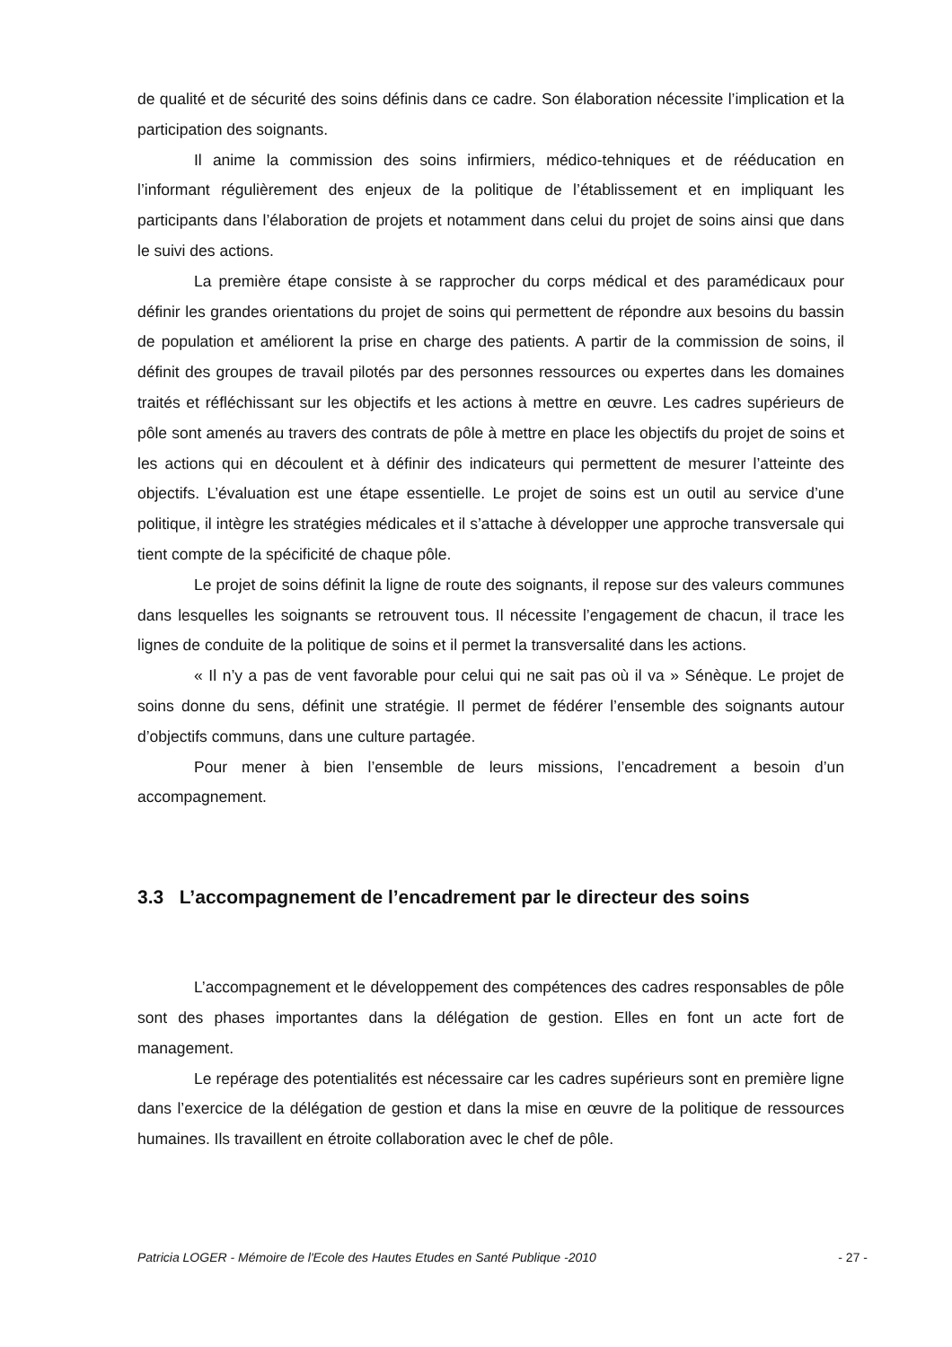de qualité et de sécurité des soins définis dans ce cadre. Son élaboration nécessite l’implication et la participation des soignants.
Il anime la commission des soins infirmiers, médico-tehniques et de rééducation en l’informant régulièrement des enjeux de la politique de l’établissement et en impliquant les participants dans l’élaboration de projets et notamment dans celui du projet de soins ainsi que dans le suivi des actions.
La première étape consiste à se rapprocher du corps médical et des paramédicaux pour définir les grandes orientations du projet de soins qui permettent de répondre aux besoins du bassin de population et améliorent la prise en charge des patients. A partir de la commission de soins, il définit des groupes de travail pilotés par des personnes ressources ou expertes dans les domaines traités et réfléchissant sur les objectifs et les actions à mettre en œuvre. Les cadres supérieurs de pôle sont amenés au travers des contrats de pôle à mettre en place les objectifs du projet de soins et les actions qui en découlent et à définir des indicateurs qui permettent de mesurer l’atteinte des objectifs. L’évaluation est une étape essentielle. Le projet de soins est un outil au service d’une politique, il intègre les stratégies médicales et il s’attache à développer une approche transversale qui tient compte de la spécificité de chaque pôle.
Le projet de soins définit la ligne de route des soignants, il repose sur des valeurs communes dans lesquelles les soignants se retrouvent tous. Il nécessite l’engagement de chacun, il trace les lignes de conduite de la politique de soins et il permet la transversalité dans les actions.
« Il n’y a pas de vent favorable pour celui qui ne sait pas où il va » Sénèque. Le projet de soins donne du sens, définit une stratégie. Il permet de fédérer l’ensemble des soignants autour d’objectifs communs, dans une culture partagée.
Pour mener à bien l’ensemble de leurs missions, l’encadrement a besoin d’un accompagnement.
3.3 L’accompagnement de l’encadrement par le directeur des soins
L’accompagnement et le développement des compétences des cadres responsables de pôle sont des phases importantes dans la délégation de gestion. Elles en font un acte fort de management.
Le repérage des potentialités est nécessaire car les cadres supérieurs sont en première ligne dans l’exercice de la délégation de gestion et dans la mise en œuvre de la politique de ressources humaines. Ils travaillent en étroite collaboration avec le chef de pôle.
Patricia LOGER - Mémoire de l'Ecole des Hautes Etudes en Santé Publique -2010 - 27 -